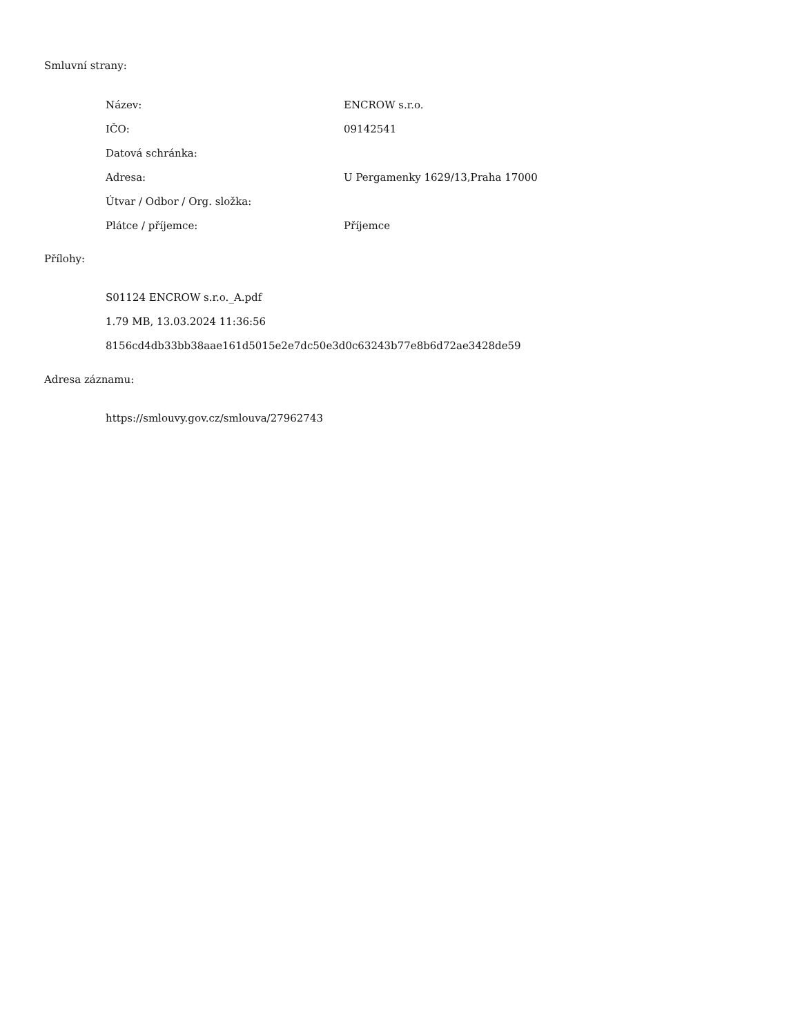Smluvní strany:
| Název: | ENCROW s.r.o. |
| IČO: | 09142541 |
| Datová schránka: | |
| Adresa: | U Pergamenky 1629/13,Praha 17000 |
| Útvar / Odbor / Org. složka: | |
| Plátce / příjemce: | Příjemce |
Přílohy:
S01124 ENCROW s.r.o._A.pdf
1.79 MB, 13.03.2024 11:36:56
8156cd4db33bb38aae161d5015e2e7dc50e3d0c63243b77e8b6d72ae3428de59
Adresa záznamu:
https://smlouvy.gov.cz/smlouva/27962743